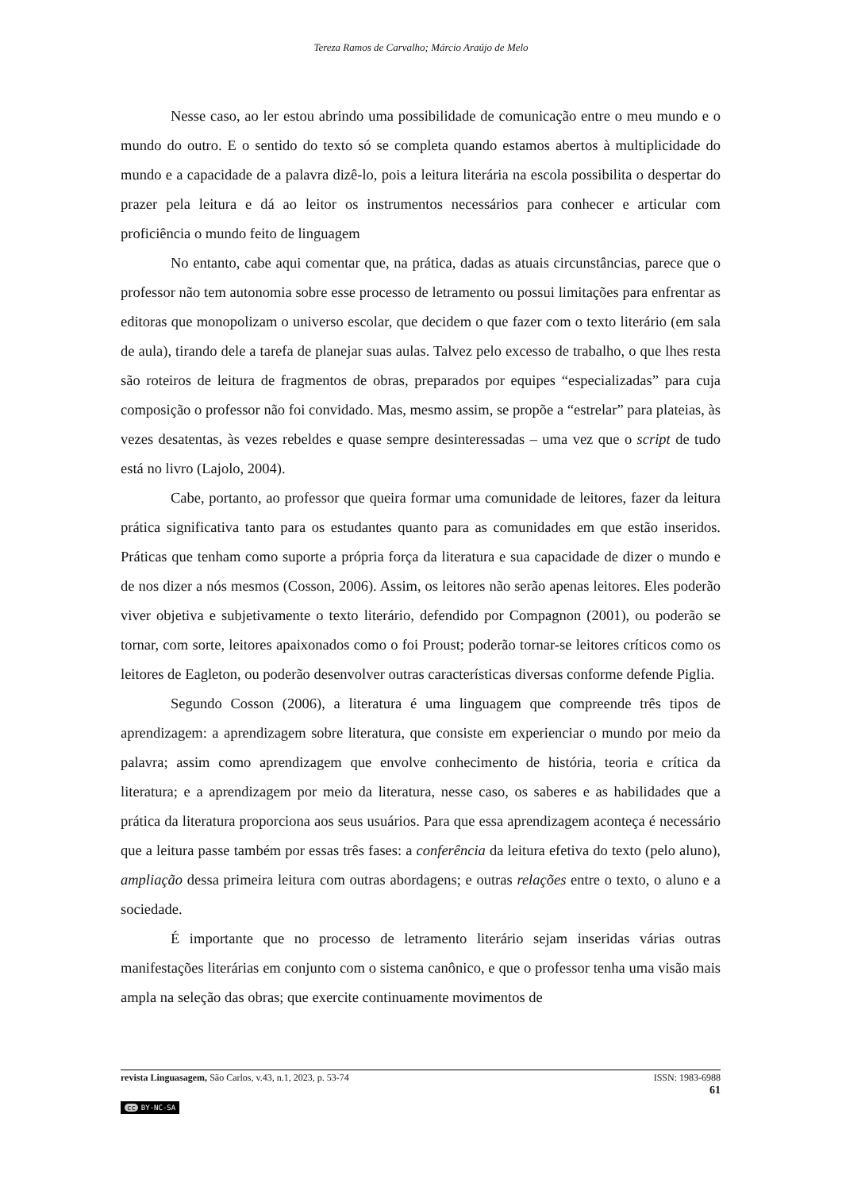Tereza Ramos de Carvalho; Márcio Araújo de Melo
Nesse caso, ao ler estou abrindo uma possibilidade de comunicação entre o meu mundo e o mundo do outro. E o sentido do texto só se completa quando estamos abertos à multiplicidade do mundo e a capacidade de a palavra dizê-lo, pois a leitura literária na escola possibilita o despertar do prazer pela leitura e dá ao leitor os instrumentos necessários para conhecer e articular com proficiência o mundo feito de linguagem
No entanto, cabe aqui comentar que, na prática, dadas as atuais circunstâncias, parece que o professor não tem autonomia sobre esse processo de letramento ou possui limitações para enfrentar as editoras que monopolizam o universo escolar, que decidem o que fazer com o texto literário (em sala de aula), tirando dele a tarefa de planejar suas aulas. Talvez pelo excesso de trabalho, o que lhes resta são roteiros de leitura de fragmentos de obras, preparados por equipes “especializadas” para cuja composição o professor não foi convidado. Mas, mesmo assim, se propõe a “estrelar” para plateias, às vezes desatentas, às vezes rebeldes e quase sempre desinteressadas – uma vez que o script de tudo está no livro (Lajolo, 2004).
Cabe, portanto, ao professor que queira formar uma comunidade de leitores, fazer da leitura prática significativa tanto para os estudantes quanto para as comunidades em que estão inseridos. Práticas que tenham como suporte a própria força da literatura e sua capacidade de dizer o mundo e de nos dizer a nós mesmos (Cosson, 2006). Assim, os leitores não serão apenas leitores. Eles poderão viver objetiva e subjetivamente o texto literário, defendido por Compagnon (2001), ou poderão se tornar, com sorte, leitores apaixonados como o foi Proust; poderão tornar-se leitores críticos como os leitores de Eagleton, ou poderão desenvolver outras características diversas conforme defende Piglia.
Segundo Cosson (2006), a literatura é uma linguagem que compreende três tipos de aprendizagem: a aprendizagem sobre literatura, que consiste em experienciar o mundo por meio da palavra; assim como aprendizagem que envolve conhecimento de história, teoria e crítica da literatura; e a aprendizagem por meio da literatura, nesse caso, os saberes e as habilidades que a prática da literatura proporciona aos seus usuários. Para que essa aprendizagem aconteça é necessário que a leitura passe também por essas três fases: a conferência da leitura efetiva do texto (pelo aluno), ampliação dessa primeira leitura com outras abordagens; e outras relações entre o texto, o aluno e a sociedade.
É importante que no processo de letramento literário sejam inseridas várias outras manifestações literárias em conjunto com o sistema canônico, e que o professor tenha uma visão mais ampla na seleção das obras; que exercite continuamente movimentos de
revista Linguasagem, São Carlos, v.43, n.1, 2023, p. 53-74 ISSN: 1983-6988
61
cc BY-NC-SA